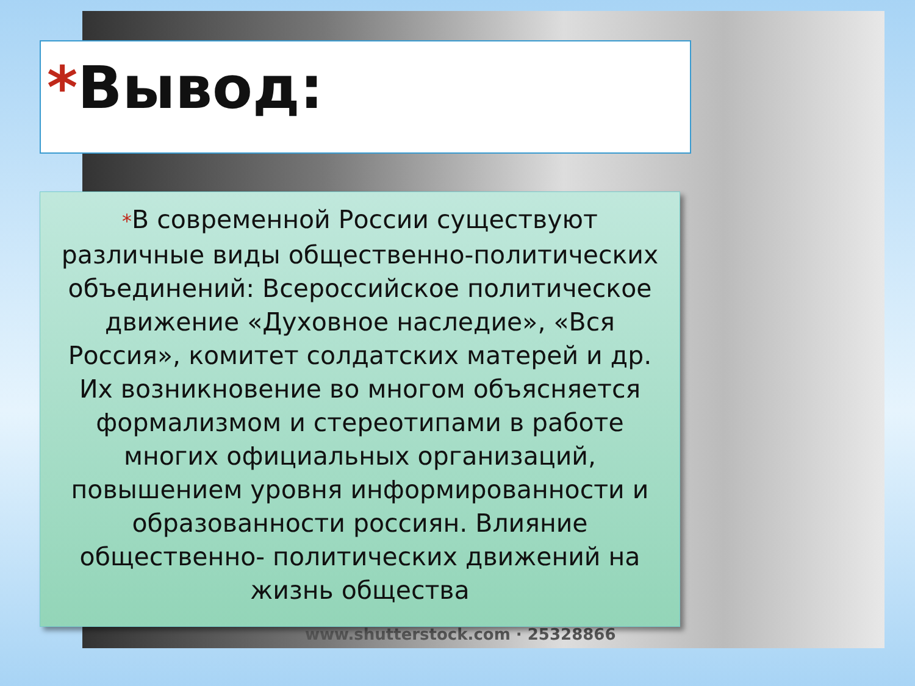www.shutterstock.com · 25328866
*Вывод:
*В современной России существуют различные виды общественно-политических объединений: Всероссийское политическое движение «Духовное наследие», «Вся Россия», комитет солдатских матерей и др. Их возникновение во многом объясняется формализмом и стереотипами в работе многих официальных организаций, повышением уровня информированности и образованности россиян. Влияние общественно- политических движений на жизнь общества